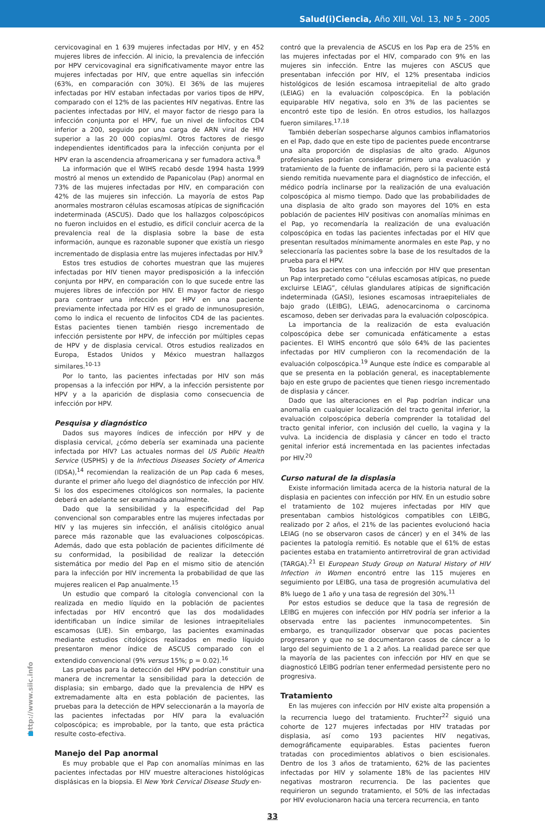Salud(i)Ciencia, Año XIII, Vol. 13, Nº 5 - 2005
cervicovaginal en 1 639 mujeres infectadas por HIV, y en 452 mujeres libres de infección. Al inicio, la prevalencia de infección por HPV cervicovaginal era significativamente mayor entre las mujeres infectadas por HIV, que entre aquellas sin infección (63%, en comparación con 30%). El 36% de las mujeres infectadas por HIV estaban infectadas por varios tipos de HPV, comparado con el 12% de las pacientes HIV negativas. Entre las pacientes infectadas por HIV, el mayor factor de riesgo para la infección conjunta por el HPV, fue un nivel de linfocitos CD4 inferior a 200, seguido por una carga de ARN viral de HIV superior a las 20 000 copias/ml. Otros factores de riesgo independientes identificados para la infección conjunta por el HPV eran la ascendencia afroamericana y ser fumadora activa.<sup>8</sup>
La información que el WIHS recabó desde 1994 hasta 1999 mostró al menos un extendido de Papanicolau (Pap) anormal en 73% de las mujeres infectadas por HIV, en comparación con 42% de las mujeres sin infección. La mayoría de estos Pap anormales mostraron células escamosas atípicas de significación indeterminada (ASCUS). Dado que los hallazgos colposcópicos no fueron incluidos en el estudio, es difícil concluir acerca de la prevalencia real de la displasia sobre la base de esta información, aunque es razonable suponer que existía un riesgo incrementado de displasia entre las mujeres infectadas por HIV.<sup>9</sup>
Estos tres estudios de cohortes muestran que las mujeres infectadas por HIV tienen mayor predisposición a la infección conjunta por HPV, en comparación con lo que sucede entre las mujeres libres de infección por HIV. El mayor factor de riesgo para contraer una infección por HPV en una paciente previamente infectada por HIV es el grado de inmunosupresión, como lo indica el recuento de linfocitos CD4 de las pacientes. Estas pacientes tienen también riesgo incrementado de infección persistente por HPV, de infección por múltiples cepas de HPV y de displasia cervical. Otros estudios realizados en Europa, Estados Unidos y México muestran hallazgos similares.<sup>10-13</sup>
Por lo tanto, las pacientes infectadas por HIV son más propensas a la infección por HPV, a la infección persistente por HPV y a la aparición de displasia como consecuencia de infección por HPV.
Pesquisa y diagnóstico
Dados sus mayores índices de infección por HPV y de displasia cervical, ¿cómo debería ser examinada una paciente infectada por HIV? Las actuales normas del US Public Health Service (USPHS) y de la Infectious Diseases Society of America (IDSA),<sup>14</sup> recomiendan la realización de un Pap cada 6 meses, durante el primer año luego del diagnóstico de infección por HIV. Si los dos especimenes citológicos son normales, la paciente deberá en adelante ser examinada anualmente.
Dado que la sensibilidad y la especificidad del Pap convencional son comparables entre las mujeres infectadas por HIV y las mujeres sin infección, el análisis citológico anual parece más razonable que las evaluaciones colposcópicas. Además, dado que esta población de pacientes difícilmente dé su conformidad, la posibilidad de realizar la detección sistemática por medio del Pap en el mismo sitio de atención para la infección por HIV incrementa la probabilidad de que las mujeres realicen el Pap anualmente.<sup>15</sup>
Un estudio que comparó la citología convencional con la realizada en medio líquido en la población de pacientes infectadas por HIV encontró que las dos modalidades identificaban un índice similar de lesiones intraepiteliales escamosas (LIE). Sin embargo, las pacientes examinadas mediante estudios citológicos realizados en medio líquido presentaron menor índice de ASCUS comparado con el extendido convencional (9% versus 15%; p = 0.02).<sup>16</sup>
Las pruebas para la detección del HPV podrían constituir una manera de incrementar la sensibilidad para la detección de displasia; sin embargo, dado que la prevalencia de HPV es extremadamente alta en esta población de pacientes, las pruebas para la detección de HPV seleccionarán a la mayoría de las pacientes infectadas por HIV para la evaluación colposcópica; es improbable, por la tanto, que esta práctica resulte costo-efectiva.
Manejo del Pap anormal
Es muy probable que el Pap con anomalías mínimas en las pacientes infectadas por HIV muestre alteraciones histológicas displásicas en la biopsia. El New York Cervical Disease Study en-
contró que la prevalencia de ASCUS en los Pap era de 25% en las mujeres infectadas por el HIV, comparado con 9% en las mujeres sin infección. Entre las mujeres con ASCUS que presentaban infección por HIV, el 12% presentaba indicios histológicos de lesión escamosa intraepitelial de alto grado (LEIAG) en la evaluación colposcópica. En la población equiparable HIV negativa, solo en 3% de las pacientes se encontró este tipo de lesión. En otros estudios, los hallazgos fueron similares.<sup>17,18</sup>
También deberían sospecharse algunos cambios inflamatorios en el Pap, dado que en este tipo de pacientes puede encontrarse una alta proporción de displasias de alto grado. Algunos profesionales podrían considerar primero una evaluación y tratamiento de la fuente de inflamación, pero si la paciente está siendo remitida nuevamente para el diagnóstico de infección, el médico podría inclinarse por la realización de una evaluación colposcópica al mismo tiempo. Dado que las probabilidades de una displasia de alto grado son mayores del 10% en esta población de pacientes HIV positivas con anomalías mínimas en el Pap, yo recomendaría la realización de una evaluación colposcópica en todas las pacientes infectadas por el HIV que presentan resultados mínimamente anormales en este Pap, y no seleccionaría las pacientes sobre la base de los resultados de la prueba para el HPV.
Todas las pacientes con una infección por HIV que presentan un Pap interpretado como “células escamosas atípicas, no puede excluirse LEIAG”, células glandulares atípicas de significación indeterminada (GASI), lesiones escamosas intraepiteliales de bajo grado (LEIBG), LEIAG, adenocarcinoma o carcinoma escamoso, deben ser derivadas para la evaluación colposcópica.
La importancia de la realización de esta evaluación colposcópica debe ser comunicada enfáticamente a estas pacientes. El WIHS encontró que sólo 64% de las pacientes infectadas por HIV cumplieron con la recomendación de la evaluación colposcópica.<sup>19</sup> Aunque este índice es comparable al que se presenta en la población general, es inaceptablemente bajo en este grupo de pacientes que tienen riesgo incrementado de displasia y cáncer.
Dado que las alteraciones en el Pap podrían indicar una anomalía en cualquier localización del tracto genital inferior, la evaluación colposcópica debería comprender la totalidad del tracto genital inferior, con inclusión del cuello, la vagina y la vulva. La incidencia de displasia y cáncer en todo el tracto genital inferior está incrementada en las pacientes infectadas por HIV.<sup>20</sup>
Curso natural de la displasia
Existe información limitada acerca de la historia natural de la displasia en pacientes con infección por HIV. En un estudio sobre el tratamiento de 102 mujeres infectadas por HIV que presentaban cambios histológicos compatibles con LEIBG, realizado por 2 años, el 21% de las pacientes evolucionó hacia LEIAG (no se observaron casos de cáncer) y en el 34% de las pacientes la patología remitió. Es notable que el 61% de estas pacientes estaba en tratamiento antirretroviral de gran actividad (TARGA).<sup>21</sup> El European Study Group on Natural History of HIV Infection in Women encontró entre las 115 mujeres en seguimiento por LEIBG, una tasa de progresión acumulativa del 8% luego de 1 año y una tasa de regresión del 30%.<sup>11</sup>
Por estos estudios se deduce que la tasa de regresión de LEIBG en mujeres con infección por HIV podría ser inferior a la observada entre las pacientes inmunocompetentes. Sin embargo, es tranquilizador observar que pocas pacientes progresaron y que no se documentaron casos de cáncer a lo largo del seguimiento de 1 a 2 años. La realidad parece ser que la mayoría de las pacientes con infección por HIV en que se diagnosticó LEIBG podrían tener enfermedad persistente pero no progresiva.
Tratamiento
En las mujeres con infección por HIV existe alta propensión a la recurrencia luego del tratamiento. Fruchter<sup>22</sup> siguió una cohorte de 127 mujeres infectadas por HIV tratadas por displasia, así como 193 pacientes HIV negativas, demográficamente equiparables. Estas pacientes fueron tratadas con procedimientos ablativos o bien escisionales. Dentro de los 3 años de tratamiento, 62% de las pacientes infectadas por HIV y solamente 18% de las pacientes HIV negativas mostraron recurrencia. De las pacientes que requirieron un segundo tratamiento, el 50% de las infectadas por HIV evolucionaron hacia una tercera recurrencia, en tanto
http://www.siic.info
33